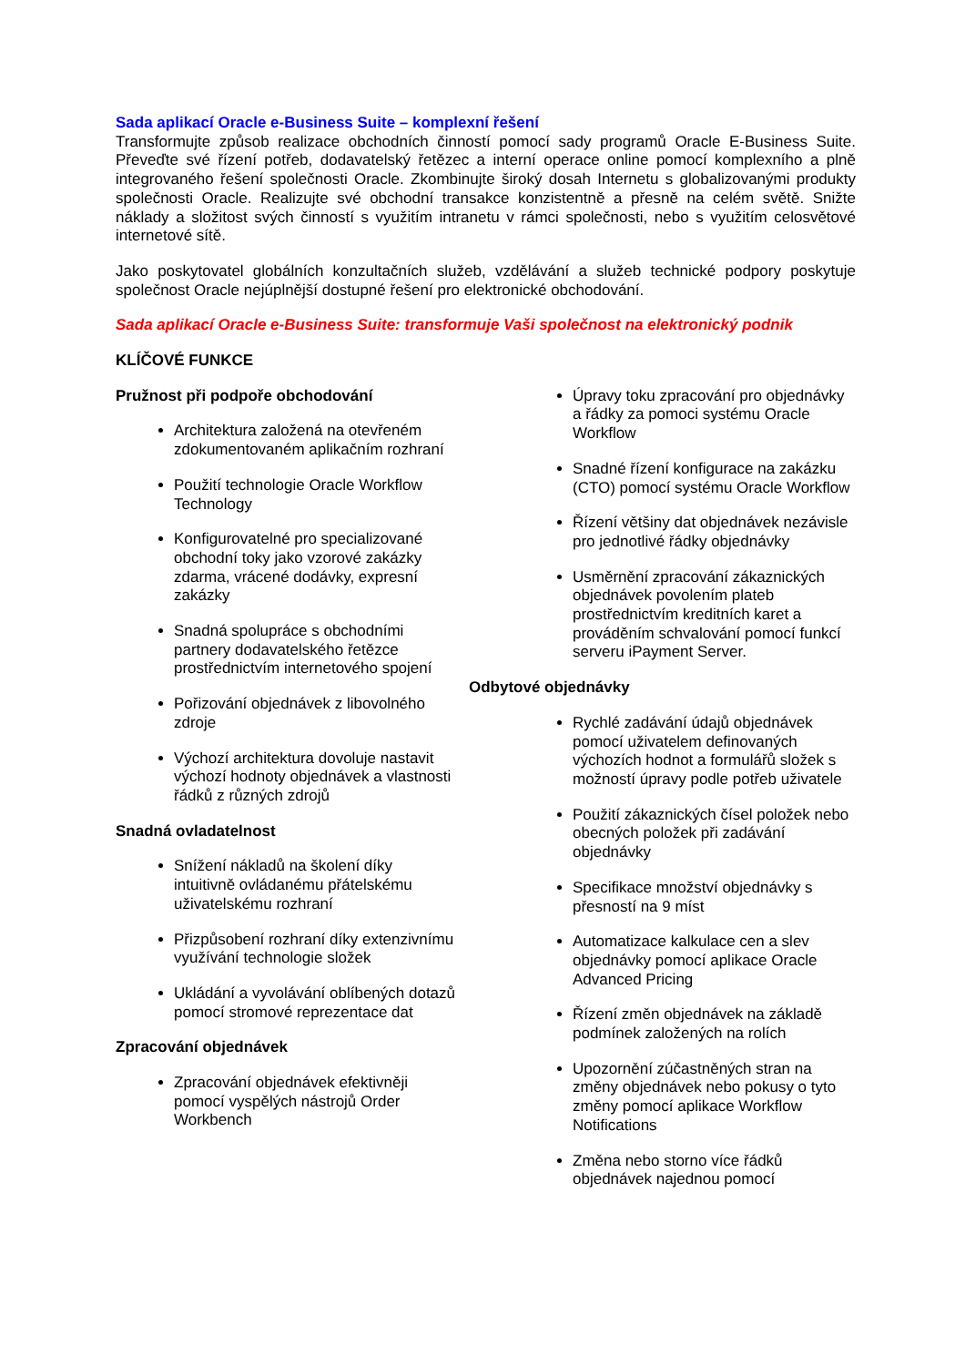Sada aplikací Oracle e-Business Suite – komplexní řešení
Transformujte způsob realizace obchodních činností pomocí sady programů Oracle E-Business Suite. Převeďte své řízení potřeb, dodavatelský řetězec a interní operace online pomocí komplexního a plně integrovaného řešení společnosti Oracle. Zkombinujte široký dosah Internetu s globalizovanými produkty společnosti Oracle. Realizujte své obchodní transakce konzistentně a přesně na celém světě. Snižte náklady a složitost svých činností s využitím intranetu v rámci společnosti, nebo s využitím celosvětové internetové sítě.
Jako poskytovatel globálních konzultačních služeb, vzdělávání a služeb technické podpory poskytuje společnost Oracle nejúplnější dostupné řešení pro elektronické obchodování.
Sada aplikací Oracle e-Business Suite: transformuje Vaši společnost na elektronický podnik
KLÍČOVÉ FUNKCE
Pružnost při podpoře obchodování
Architektura založená na otevřeném zdokumentovaném aplikačním rozhraní
Použití technologie Oracle Workflow Technology
Konfigurovatelné pro specializované obchodní toky jako vzorové zakázky zdarma, vrácené dodávky, expresní zakázky
Snadná spolupráce s obchodními partnery dodavatelského řetězce prostřednictvím internetového spojení
Pořizování objednávek z libovolného zdroje
Výchozí architektura dovoluje nastavit výchozí hodnoty objednávek a vlastnosti řádků z různých zdrojů
Snadná ovladatelnost
Snížení nákladů na školení díky intuitivně ovládanému přátelskému uživatelskému rozhraní
Přizpůsobení rozhraní díky extenzivnímu využívání technologie složek
Ukládání a vyvolávání oblíbených dotazů pomocí stromové reprezentace dat
Zpracování objednávek
Zpracování objednávek efektivněji pomocí vyspělých nástrojů Order Workbench
Úpravy toku zpracování pro objednávky a řádky za pomoci systému Oracle Workflow
Snadné řízení konfigurace na zakázku (CTO) pomocí systému Oracle Workflow
Řízení většiny dat objednávek nezávisle pro jednotlivé řádky objednávky
Usměrnění zpracování zákaznických objednávek povolením plateb prostřednictvím kreditních karet a prováděním schvalování pomocí funkcí serveru iPayment Server.
Odbytové objednávky
Rychlé zadávání údajů objednávek pomocí uživatelem definovaných výchozích hodnot a formulářů složek s možností úpravy podle potřeb uživatele
Použití zákaznických čísel položek nebo obecných položek při zadávání objednávky
Specifikace množství objednávky s přesností na 9 míst
Automatizace kalkulace cen a slev objednávky pomocí aplikace Oracle Advanced Pricing
Řízení změn objednávek na základě podmínek založených na rolích
Upozornění zúčastněných stran na změny objednávek nebo pokusy o tyto změny pomocí aplikace Workflow Notifications
Změna nebo storno více řádků objednávek najednou pomocí